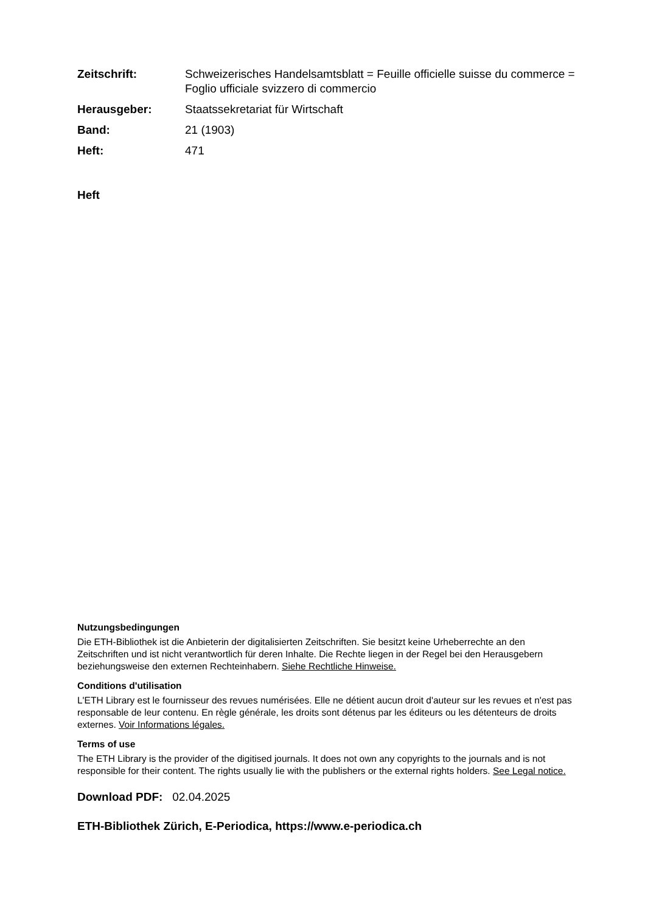Zeitschrift: Schweizerisches Handelsamtsblatt = Feuille officielle suisse du commerce = Foglio ufficiale svizzero di commercio Herausgeber: Staatssekretariat für Wirtschaft Band: 21 (1903) Heft: 471
Heft
Nutzungsbedingungen
Die ETH-Bibliothek ist die Anbieterin der digitalisierten Zeitschriften. Sie besitzt keine Urheberrechte an den Zeitschriften und ist nicht verantwortlich für deren Inhalte. Die Rechte liegen in der Regel bei den Herausgebern beziehungsweise den externen Rechteinhabern. Siehe Rechtliche Hinweise.
Conditions d'utilisation
L'ETH Library est le fournisseur des revues numérisées. Elle ne détient aucun droit d'auteur sur les revues et n'est pas responsable de leur contenu. En règle générale, les droits sont détenus par les éditeurs ou les détenteurs de droits externes. Voir Informations légales.
Terms of use
The ETH Library is the provider of the digitised journals. It does not own any copyrights to the journals and is not responsible for their content. The rights usually lie with the publishers or the external rights holders. See Legal notice.
Download PDF: 02.04.2025
ETH-Bibliothek Zürich, E-Periodica, https://www.e-periodica.ch